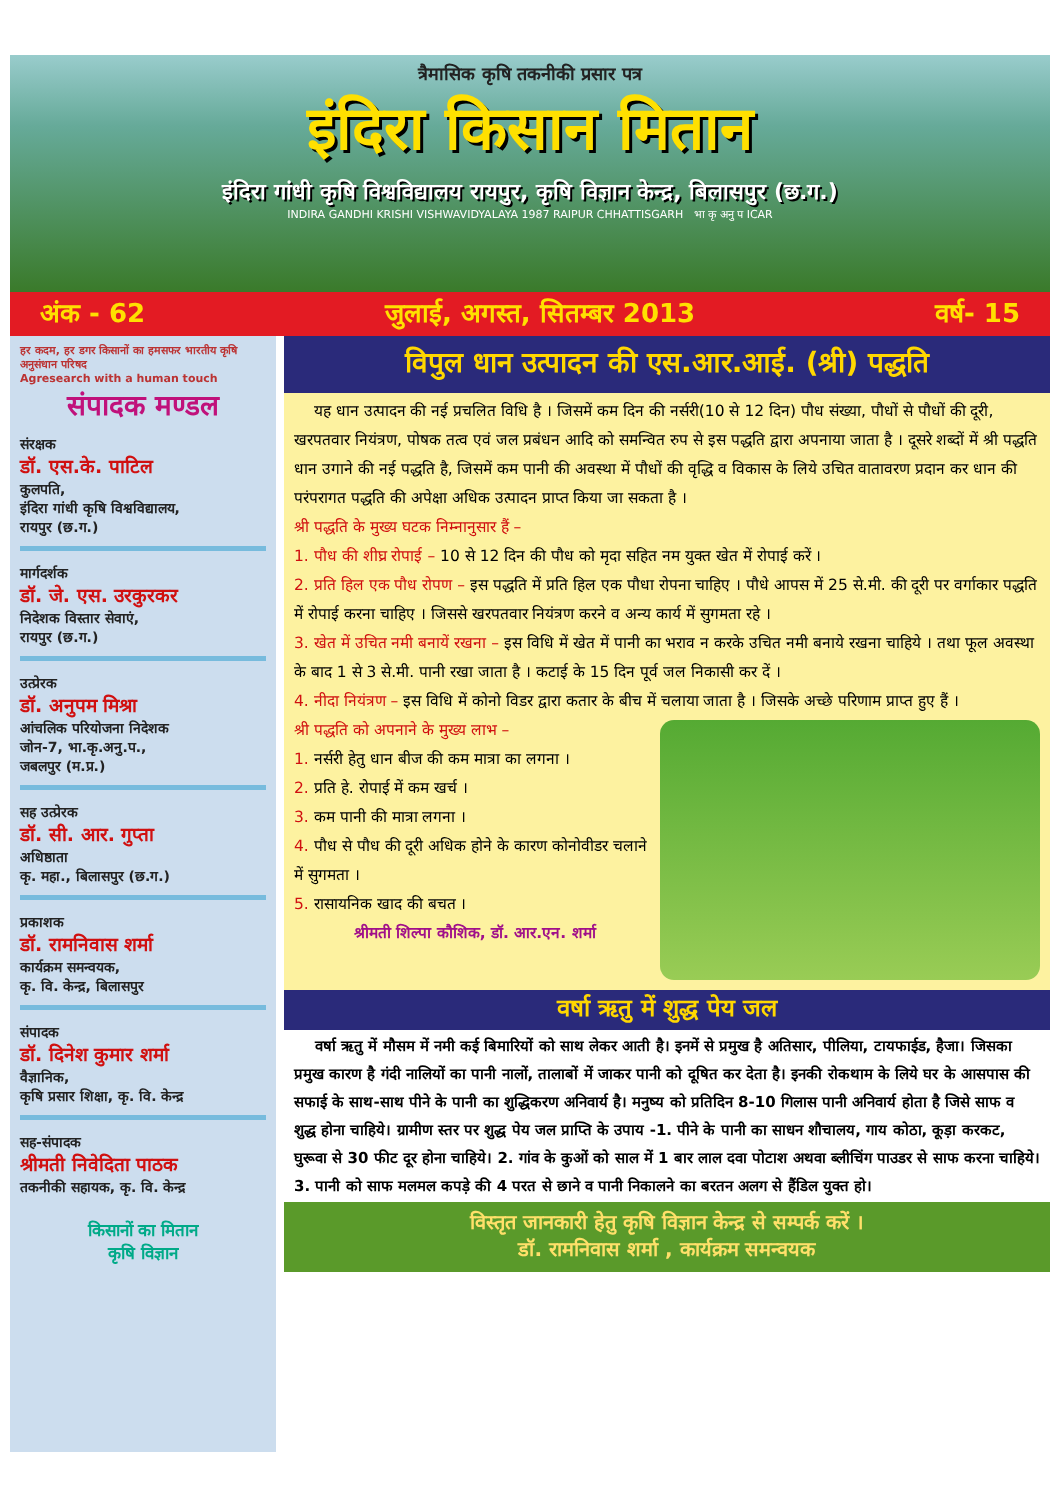त्रैमासिक कृषि तकनीकी प्रसार पत्र
इंदिरा किसान मितान
इंदिरा गांधी कृषि विश्वविद्यालय रायपुर, कृषि विज्ञान केन्द्र, बिलासपुर (छ.ग.)
INDIRA GANDHI KRISHI VISHWAVIDYALAYA 1987 RAIPUR CHHATTISGARH भा कृ अनु प ICAR
अंक - 62 जुलाई, अगस्त, सितम्बर 2013 वर्ष- 15
हर कदम, हर डगर किसानों का हमसफर भारतीय कृषि अनुसंधान परिषद
Agresearch with a human touch
संपादक मण्डल
संरक्षक
डॉ. एस.के. पाटिल
कुलपति,
इंदिरा गांधी कृषि विश्वविद्यालय,
रायपुर (छ.ग.)
मार्गदर्शक
डॉ. जे. एस. उरकुरकर
निदेशक विस्तार सेवाएं,
रायपुर (छ.ग.)
उत्प्रेरक
डॉ. अनुपम मिश्रा
आंचलिक परियोजना निदेशक
जोन-7, भा.कृ.अनु.प.,
जबलपुर (म.प्र.)
सह उत्प्रेरक
डॉ. सी. आर. गुप्ता
अधिष्ठाता
कृ. महा., बिलासपुर (छ.ग.)
प्रकाशक
डॉ. रामनिवास शर्मा
कार्यक्रम समन्वयक,
कृ. वि. केन्द्र, बिलासपुर
संपादक
डॉ. दिनेश कुमार शर्मा
वैज्ञानिक,
कृषि प्रसार शिक्षा, कृ. वि. केन्द्र
सह-संपादक
श्रीमती निवेदिता पाठक
तकनीकी सहायक, कृ. वि. केन्द्र
किसानों का मितान
कृषि विज्ञान
विपुल धान उत्पादन की एस.आर.आई. (श्री) पद्धति
यह धान उत्पादन की नई प्रचलित विधि है । जिसमें कम दिन की नर्सरी(10 से 12 दिन) पौध संख्या, पौधों से पौधों की दूरी, खरपतवार नियंत्रण, पोषक तत्व एवं जल प्रबंधन आदि को समन्वित रुप से इस पद्धति द्वारा अपनाया जाता है । दूसरे शब्दों में श्री पद्धति धान उगाने की नई पद्धति है, जिसमें कम पानी की अवस्था में पौधों की वृद्धि व विकास के लिये उचित वातावरण प्रदान कर धान की परंपरागत पद्धति की अपेक्षा अधिक उत्पादन प्राप्त किया जा सकता है ।
श्री पद्धति के मुख्य घटक निम्नानुसार हैं –
1. पौध की शीघ्र रोपाई – 10 से 12 दिन की पौध को मृदा सहित नम युक्त खेत में रोपाई करें ।
2. प्रति हिल एक पौध रोपण – इस पद्धति में प्रति हिल एक पौधा रोपना चाहिए । पौधे आपस में 25 से.मी. की दूरी पर वर्गाकार पद्धति में रोपाई करना चाहिए । जिससे खरपतवार नियंत्रण करने व अन्य कार्य में सुगमता रहे ।
3. खेत में उचित नमी बनायें रखना – इस विधि में खेत में पानी का भराव न करके उचित नमी बनाये रखना चाहिये । तथा फूल अवस्था के बाद 1 से 3 से.मी. पानी रखा जाता है । कटाई के 15 दिन पूर्व जल निकासी कर दें ।
4. नीदा नियंत्रण – इस विधि में कोनो विडर द्वारा कतार के बीच में चलाया जाता है । जिसके अच्छे परिणाम प्राप्त हुए हैं ।
श्री पद्धति को अपनाने के मुख्य लाभ –
1. नर्सरी हेतु धान बीज की कम मात्रा का लगना ।
2. प्रति हे. रोपाई में कम खर्च ।
3. कम पानी की मात्रा लगना ।
4. पौध से पौध की दूरी अधिक होने के कारण कोनोवीडर चलाने में सुगमता ।
5. रासायनिक खाद की बचत ।
श्रीमती शिल्पा कौशिक, डॉ. आर.एन. शर्मा
वर्षा ऋतु में शुद्ध पेय जल
वर्षा ऋतु में मौसम में नमी कई बिमारियों को साथ लेकर आती है। इनमें से प्रमुख है अतिसार, पीलिया, टायफाईड, हैजा। जिसका प्रमुख कारण है गंदी नालियों का पानी नालों, तालाबों में जाकर पानी को दूषित कर देता है। इनकी रोकथाम के लिये घर के आसपास की सफाई के साथ-साथ पीने के पानी का शुद्धिकरण अनिवार्य है। मनुष्य को प्रतिदिन 8-10 गिलास पानी अनिवार्य होता है जिसे साफ व शुद्ध होना चाहिये। ग्रामीण स्तर पर शुद्ध पेय जल प्राप्ति के उपाय -1. पीने के पानी का साधन शौचालय, गाय कोठा, कूड़ा करकट, घुरूवा से 30 फीट दूर होना चाहिये। 2. गांव के कुओं को साल में 1 बार लाल दवा पोटाश अथवा ब्लीचिंग पाउडर से साफ करना चाहिये। 3. पानी को साफ मलमल कपड़े की 4 परत से छाने व पानी निकालने का बरतन अलग से हैंडिल युक्त हो।
विस्तृत जानकारी हेतु कृषि विज्ञान केन्द्र से सम्पर्क करें ।
डॉ. रामनिवास शर्मा , कार्यक्रम समन्वयक